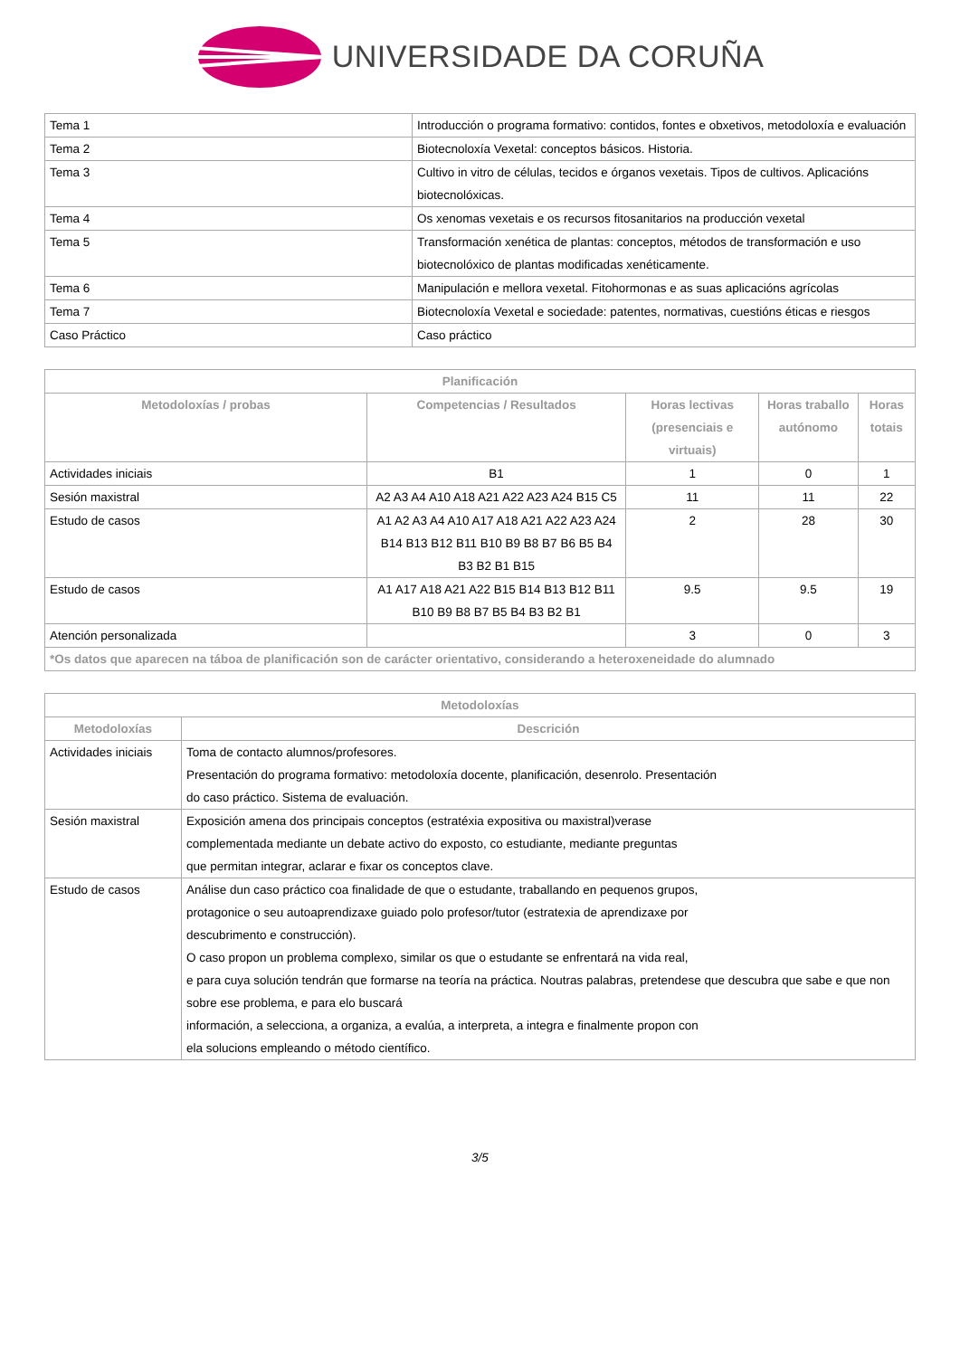UNIVERSIDADE DA CORUÑA
| Tema 1 | Introducción o programa formativo: contidos, fontes e obxetivos, metodoloxía e evaluación |
| Tema 2 | Biotecnoloxía Vexetal: conceptos básicos. Historia. |
| Tema 3 | Cultivo in vitro de células, tecidos e órganos vexetais. Tipos de cultivos. Aplicacións biotecnolóxicas. |
| Tema 4 | Os xenomas vexetais e os recursos fitosanitarios na producción vexetal |
| Tema 5 | Transformación xenética de plantas: conceptos, métodos de transformación e uso biotecnolóxico de plantas modificadas xenéticamente. |
| Tema 6 | Manipulación e mellora vexetal. Fitohormonas e as suas aplicacións agrícolas |
| Tema 7 | Biotecnoloxía Vexetal e sociedade: patentes, normativas, cuestións éticas e riesgos |
| Caso Práctico | Caso práctico |
| Planificación | | | | |
| --- | --- | --- | --- | --- |
| Metodoloxías / probas | Competencias / Resultados | Horas lectivas (presenciais e virtuais) | Horas traballo autónomo | Horas totais |
| Actividades iniciais | B1 | 1 | 0 | 1 |
| Sesión maxistral | A2 A3 A4 A10 A18 A21 A22 A23 A24 B15 C5 | 11 | 11 | 22 |
| Estudo de casos | A1 A2 A3 A4 A10 A17 A18 A21 A22 A23 A24 B14 B13 B12 B11 B10 B9 B8 B7 B6 B5 B4 B3 B2 B1 B15 | 2 | 28 | 30 |
| Estudo de casos | A1 A17 A18 A21 A22 B15 B14 B13 B12 B11 B10 B9 B8 B7 B5 B4 B3 B2 B1 | 9.5 | 9.5 | 19 |
| Atención personalizada | | 3 | 0 | 3 |
| *Os datos que aparecen na táboa de planificación son de carácter orientativo, considerando a heteroxeneidade do alumnado | | | | |
| Metodoloxías | |
| --- | --- |
| Metodoloxías | Descrición |
| Actividades iniciais | Toma de contacto alumnos/profesores. Presentación do programa formativo: metodoloxía docente, planificación, desenrolo. Presentación do caso práctico. Sistema de evaluación. |
| Sesión maxistral | Exposición amena dos principais conceptos (estratéxia expositiva ou maxistral)verase complementada mediante un debate activo do exposto, co estudiante, mediante preguntas que permitan integrar, aclarar e fixar os conceptos clave. |
| Estudo de casos | Análise dun caso práctico coa finalidade de que o estudante, traballando en pequenos grupos, protagonice o seu autoaprendizaxe guiado polo profesor/tutor (estratexia de aprendizaxe por descubrimento e construcción). O caso propon un problema complexo, similar os que o estudante se enfrentará na vida real, e para cuya solución tendrán que formarse na teoría na práctica. Noutras palabras, pretendese que descubra que sabe e que non sobre ese problema, e para elo buscará información, a selecciona, a organiza, a evalúa, a interpreta, a integra e finalmente propon con ela solucions empleando o método científico. |
3/5